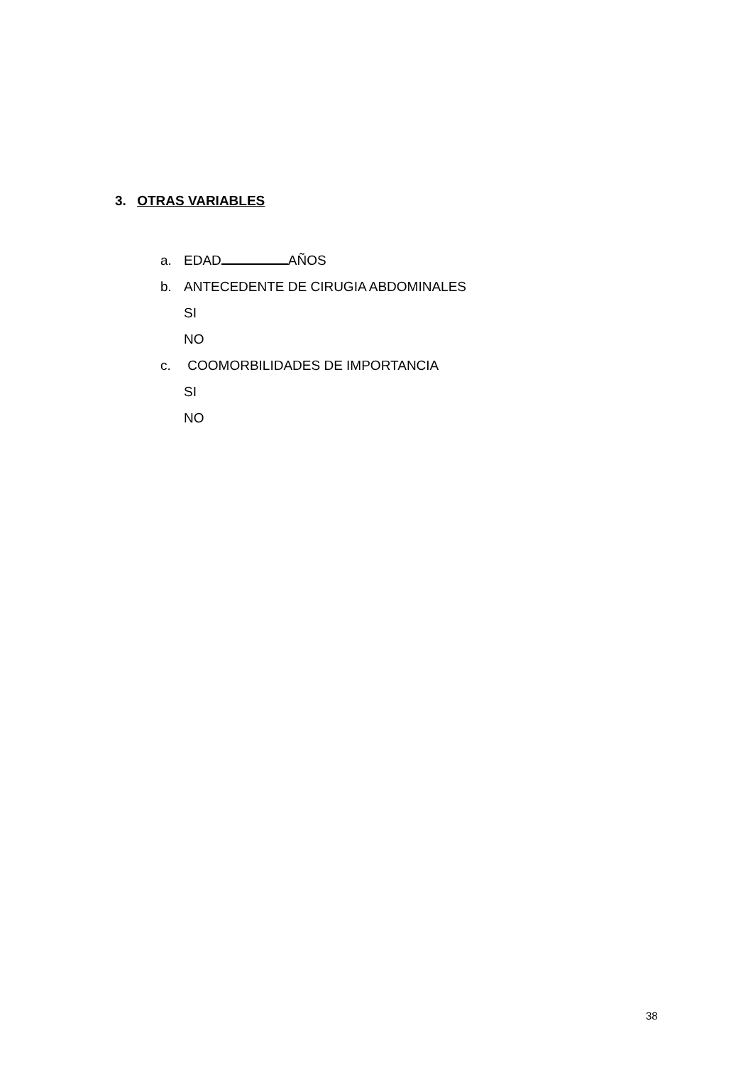3. OTRAS VARIABLES
a. EDAD AÑOS
b. ANTECEDENTE DE CIRUGIA ABDOMINALES
SI
NO
c. COOMORBILIDADES DE IMPORTANCIA
SI
NO
38